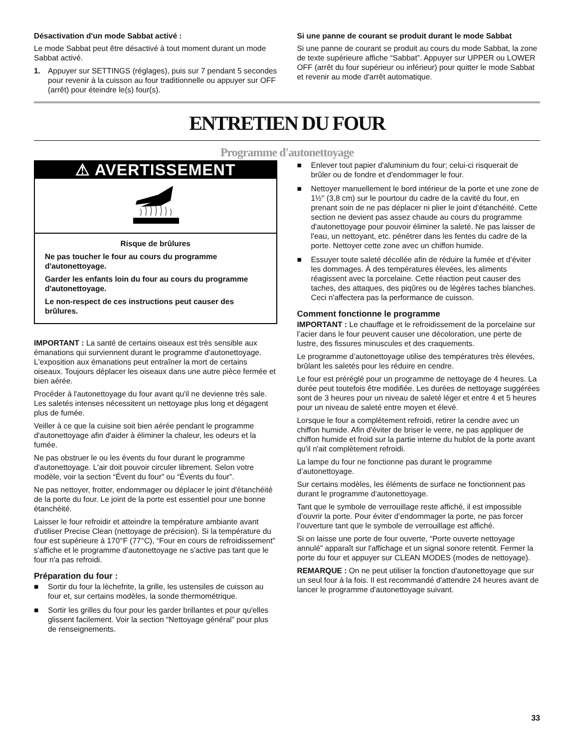Désactivation d'un mode Sabbat activé :
Le mode Sabbat peut être désactivé à tout moment durant un mode Sabbat activé.
1. Appuyer sur SETTINGS (réglages), puis sur 7 pendant 5 secondes pour revenir à la cuisson au four traditionnelle ou appuyer sur OFF (arrêt) pour éteindre le(s) four(s).
Si une panne de courant se produit durant le mode Sabbat
Si une panne de courant se produit au cours du mode Sabbat, la zone de texte supérieure affiche “Sabbat”. Appuyer sur UPPER ou LOWER OFF (arrêt du four supérieur ou inférieur) pour quitter le mode Sabbat et revenir au mode d'arrêt automatique.
ENTRETIEN DU FOUR
Programme d'autonettoyage
⚠ AVERTISSEMENT
Risque de brûlures
Ne pas toucher le four au cours du programme d'autonettoyage.
Garder les enfants loin du four au cours du programme d'autonettoyage.
Le non-respect de ces instructions peut causer des brûlures.
IMPORTANT : La santé de certains oiseaux est très sensible aux émanations qui surviennent durant le programme d'autonettoyage. L'exposition aux émanations peut entraîner la mort de certains oiseaux. Toujours déplacer les oiseaux dans une autre pièce fermée et bien aérée.
Procéder à l'autonettoyage du four avant qu'il ne devienne très sale. Les saletés intenses nécessitent un nettoyage plus long et dégagent plus de fumée.
Veiller à ce que la cuisine soit bien aérée pendant le programme d'autonettoyage afin d'aider à éliminer la chaleur, les odeurs et la fumée.
Ne pas obstruer le ou les évents du four durant le programme d'autonettoyage. L'air doit pouvoir circuler librement. Selon votre modèle, voir la section “Évent du four” ou “Évents du four”.
Ne pas nettoyer, frotter, endommager ou déplacer le joint d'étanchéité de la porte du four. Le joint de la porte est essentiel pour une bonne étanchéité.
Laisser le four refroidir et atteindre la température ambiante avant d'utiliser Precise Clean (nettoyage de précision). Si la température du four est supérieure à 170°F (77°C), “Four en cours de refroidissement” s'affiche et le programme d'autonettoyage ne s'active pas tant que le four n'a pas refroidi.
Préparation du four :
■ Sortir du four la lèchefrite, la grille, les ustensiles de cuisson au four et, sur certains modèles, la sonde thermométrique.
■ Sortir les grilles du four pour les garder brillantes et pour qu'elles glissent facilement. Voir la section “Nettoyage général” pour plus de renseignements.
■ Enlever tout papier d'aluminium du four; celui-ci risquerait de brûler ou de fondre et d'endommager le four.
■ Nettoyer manuellement le bord intérieur de la porte et une zone de 1½" (3,8 cm) sur le pourtour du cadre de la cavité du four, en prenant soin de ne pas déplacer ni plier le joint d'étanchéité. Cette section ne devient pas assez chaude au cours du programme d'autonettoyage pour pouvoir éliminer la saleté. Ne pas laisser de l'eau, un nettoyant, etc. pénétrer dans les fentes du cadre de la porte. Nettoyer cette zone avec un chiffon humide.
■ Essuyer toute saleté décollée afin de réduire la fumée et d’éviter les dommages. À des températures élevées, les aliments réagissent avec la porcelaine. Cette réaction peut causer des taches, des attaques, des piqûres ou de légères taches blanches. Ceci n'affectera pas la performance de cuisson.
Comment fonctionne le programme
IMPORTANT : Le chauffage et le refroidissement de la porcelaine sur l’acier dans le four peuvent causer une décoloration, une perte de lustre, des fissures minuscules et des craquements.
Le programme d’autonettoyage utilise des températures très élevées, brûlant les saletés pour les réduire en cendre.
Le four est préréglé pour un programme de nettoyage de 4 heures. La durée peut toutefois être modifiée. Les durées de nettoyage suggérées sont de 3 heures pour un niveau de saleté léger et entre 4 et 5 heures pour un niveau de saleté entre moyen et élevé.
Lorsque le four a complètement refroidi, retirer la cendre avec un chiffon humide. Afin d'éviter de briser le verre, ne pas appliquer de chiffon humide et froid sur la partie interne du hublot de la porte avant qu'il n'ait complètement refroidi.
La lampe du four ne fonctionne pas durant le programme d’autonettoyage.
Sur certains modèles, les éléments de surface ne fonctionnent pas durant le programme d’autonettoyage.
Tant que le symbole de verrouillage reste affiché, il est impossible d’ouvrir la porte. Pour éviter d’endommager la porte, ne pas forcer l’ouverture tant que le symbole de verrouillage est affiché.
Si on laisse une porte de four ouverte, “Porte ouverte nettoyage annulé” apparaît sur l'affichage et un signal sonore retentit. Fermer la porte du four et appuyer sur CLEAN MODES (modes de nettoyage).
REMARQUE : On ne peut utiliser la fonction d'autonettoyage que sur un seul four à la fois. Il est recommandé d'attendre 24 heures avant de lancer le programme d'autonettoyage suivant.
33